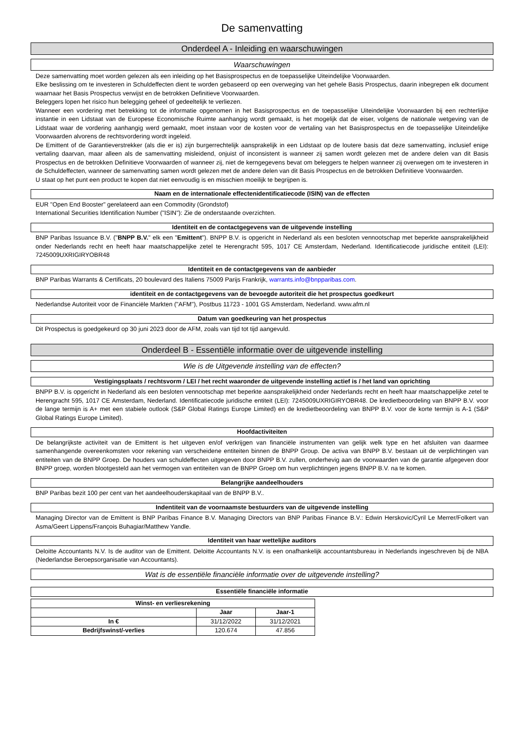De samenvatting
Onderdeel A - Inleiding en waarschuwingen
Waarschuwingen
Deze samenvatting moet worden gelezen als een inleiding op het Basisprospectus en de toepasselijke Uiteindelijke Voorwaarden.
Elke beslissing om te investeren in Schuldeffecten dient te worden gebaseerd op een overweging van het gehele Basis Prospectus, daarin inbegrepen elk document waarnaar het Basis Prospectus verwijst en de betrokken Definitieve Voorwaarden.
Beleggers lopen het risico hun belegging geheel of gedeeltelijk te verliezen.
Wanneer een vordering met betrekking tot de informatie opgenomen in het Basisprospectus en de toepasselijke Uiteindelijke Voorwaarden bij een rechterlijke instantie in een Lidstaat van de Europese Economische Ruimte aanhangig wordt gemaakt, is het mogelijk dat de eiser, volgens de nationale wetgeving van de Lidstaat waar de vordering aanhangig werd gemaakt, moet instaan voor de kosten voor de vertaling van het Basisprospectus en de toepasselijke Uiteindelijke Voorwaarden alvorens de rechtsvordering wordt ingeleid.
De Emittent of de Garantieverstrekker (als die er is) zijn burgerrechtelijk aansprakelijk in een Lidstaat op de loutere basis dat deze samenvatting, inclusief enige vertaling daarvan, maar alleen als de samenvatting misleidend, onjuist of inconsistent is wanneer zij samen wordt gelezen met de andere delen van dit Basis Prospectus en de betrokken Definitieve Voorwaarden of wanneer zij, niet de kerngegevens bevat om beleggers te helpen wanneer zij overwegen om te investeren in de Schuldeffecten, wanneer de samenvatting samen wordt gelezen met de andere delen van dit Basis Prospectus en de betrokken Definitieve Voorwaarden.
U staat op het punt een product te kopen dat niet eenvoudig is en misschien moeilijk te begrijpen is.
Naam en de internationale effectenidentificatiecode (ISIN) van de effecten
EUR "Open End Booster" gerelateerd aan een Commodity (Grondstof)
International Securities Identification Number ("ISIN"): Zie de onderstaande overzichten.
Identiteit en de contactgegevens van de uitgevende instelling
BNP Paribas Issuance B.V. ("BNPP B.V." elk een "Emittent"). BNPP B.V. is opgericht in Nederland als een besloten vennootschap met beperkte aansprakelijkheid onder Nederlands recht en heeft haar maatschappelijke zetel te Herengracht 595, 1017 CE Amsterdam, Nederland. Identificatiecode juridische entiteit (LEI): 7245009UXRIGIRYOBR48
Identiteit en de contactgegevens van de aanbieder
BNP Paribas Warrants & Certificats, 20 boulevard des Italiens 75009 Parijs Frankrijk, warrants.info@bnpparibas.com.
identiteit en de contactgegevens van de bevoegde autoriteit die het prospectus goedkeurt
Nederlandse Autoriteit voor de Financiële Markten ("AFM"), Postbus 11723 - 1001 GS Amsterdam, Nederland. www.afm.nl
Datum van goedkeuring van het prospectus
Dit Prospectus is goedgekeurd op 30 juni 2023 door de AFM, zoals van tijd tot tijd aangevuld.
Onderdeel B - Essentiële informatie over de uitgevende instelling
Wie is de Uitgevende instelling van de effecten?
Vestigingsplaats / rechtsvorm / LEI / het recht waaronder de uitgevende instelling actief is / het land van oprichting
BNPP B.V. is opgericht in Nederland als een besloten vennootschap met beperkte aansprakelijkheid onder Nederlands recht en heeft haar maatschappelijke zetel te Herengracht 595, 1017 CE Amsterdam, Nederland. Identificatiecode juridische entiteit (LEI): 7245009UXRIGIRYOBR48. De kredietbeoordeling van BNPP B.V. voor de lange termijn is A+ met een stabiele outlook (S&P Global Ratings Europe Limited) en de kredietbeoordeling van BNPP B.V. voor de korte termijn is A-1 (S&P Global Ratings Europe Limited).
Hoofdactiviteiten
De belangrijkste activiteit van de Emittent is het uitgeven en/of verkrijgen van financiële instrumenten van gelijk welk type en het afsluiten van daarmee samenhangende overeenkomsten voor rekening van verscheidene entiteiten binnen de BNPP Group. De activa van BNPP B.V. bestaan uit de verplichtingen van entiteiten van de BNPP Groep. De houders van schuldeffecten uitgegeven door BNPP B.V. zullen, onderhevig aan de voorwaarden van de garantie afgegeven door BNPP groep, worden blootgesteld aan het vermogen van entiteiten van de BNPP Groep om hun verplichtingen jegens BNPP B.V. na te komen.
Belangrijke aandeelhouders
BNP Paribas bezit 100 per cent van het aandeelhouderskapitaal van de BNPP B.V..
Indentiteit van de voornaamste bestuurders van de uitgevende instelling
Managing Director van de Emittent is BNP Paribas Finance B.V. Managing Directors van BNP Paribas Finance B.V.: Edwin Herskovic/Cyril Le Merrer/Folkert van Asma/Geert Lippens/François Buhagiar/Matthew Yandle.
Identiteit van haar wettelijke auditors
Deloitte Accountants N.V. Is de auditor van de Emittent. Deloitte Accountants N.V. is een onafhankelijk accountantsbureau in Nederlands ingeschreven bij de NBA (Nederlandse Beroepsorganisatie van Accountants).
Wat is de essentiële financiële informatie over de uitgevende instelling?
Essentiële financiële informatie
| Winst- en verliesrekening | | |
| --- | --- | --- |
| | Jaar | Jaar-1 |
| In € | 31/12/2022 | 31/12/2021 |
| Bedrijfswinst/-verlies | 120.674 | 47.856 |